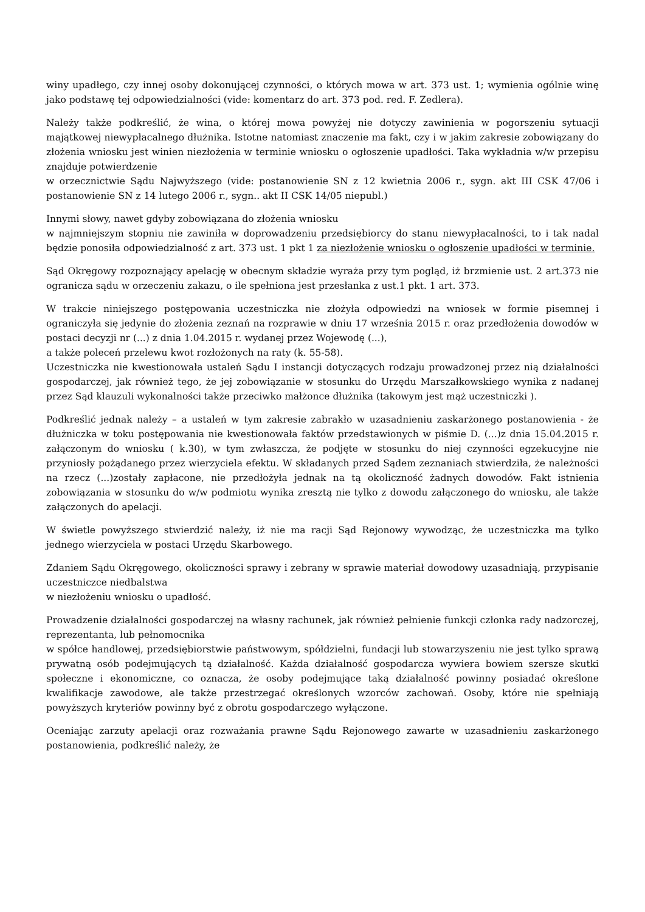winy upadłego, czy innej osoby dokonującej czynności, o których mowa w art. 373 ust. 1; wymienia ogólnie winę jako podstawę tej odpowiedzialności (vide: komentarz do art. 373 pod. red. F. Zedlera).
Należy także podkreślić, że wina, o której mowa powyżej nie dotyczy zawinienia w pogorszeniu sytuacji majątkowej niewypłacalnego dłużnika. Istotne natomiast znaczenie ma fakt, czy i w jakim zakresie zobowiązany do złożenia wniosku jest winien niezłożenia w terminie wniosku o ogłoszenie upadłości. Taka wykładnia w/w przepisu znajduje potwierdzenie
w orzecznictwie Sądu Najwyższego (vide: postanowienie SN z 12 kwietnia 2006 r., sygn. akt III CSK 47/06 i postanowienie SN z 14 lutego 2006 r., sygn.. akt II CSK 14/05 niepubl.)
Innymi słowy, nawet gdyby zobowiązana do złożenia wniosku
w najmniejszym stopniu nie zawiniła w doprowadzeniu przedsiębiorcy do stanu niewypłacalności, to i tak nadal będzie ponosiła odpowiedzialność z art. 373 ust. 1 pkt 1 za niezłożenie wniosku o ogłoszenie upadłości w terminie.
Sąd Okręgowy rozpoznający apelację w obecnym składzie wyraża przy tym pogląd, iż brzmienie ust. 2 art.373 nie ogranicza sądu w orzeczeniu zakazu, o ile spełniona jest przesłanka z ust.1 pkt. 1 art. 373.
W trakcie niniejszego postępowania uczestniczka nie złożyła odpowiedzi na wniosek w formie pisemnej i ograniczyła się jedynie do złożenia zeznań na rozprawie w dniu 17 września 2015 r. oraz przedłożenia dowodów w postaci decyzji nr (...) z dnia 1.04.2015 r. wydanej przez Wojewodę (...),
a także poleceń przelewu kwot rozłożonych na raty (k. 55-58).
Uczestniczka nie kwestionowała ustaleń Sądu I instancji dotyczących rodzaju prowadzonej przez nią działalności gospodarczej, jak również tego, że jej zobowiązanie w stosunku do Urzędu Marszałkowskiego wynika z nadanej przez Sąd klauzuli wykonalności także przeciwko małżonce dłużnika (takowym jest mąż uczestniczki ).
Podkreślić jednak należy – a ustaleń w tym zakresie zabrakło w uzasadnieniu zaskarżonego postanowienia - że dłużniczka w toku postępowania nie kwestionowała faktów przedstawionych w piśmie D. (...)z dnia 15.04.2015 r. załączonym do wniosku ( k.30), w tym zwłaszcza, że podjęte w stosunku do niej czynności egzekucyjne nie przyniosły pożądanego przez wierzyciela efektu. W składanych przed Sądem zeznaniach stwierdziła, że należności na rzecz (...)zostały zapłacone, nie przedłożyła jednak na tą okoliczność żadnych dowodów. Fakt istnienia zobowiązania w stosunku do w/w podmiotu wynika zresztą nie tylko z dowodu załączonego do wniosku, ale także załączonych do apelacji.
W świetle powyższego stwierdzić należy, iż nie ma racji Sąd Rejonowy wywodząc, że uczestniczka ma tylko jednego wierzyciela w postaci Urzędu Skarbowego.
Zdaniem Sądu Okręgowego, okoliczności sprawy i zebrany w sprawie materiał dowodowy uzasadniają, przypisanie uczestniczce niedbalstwa
w niezłożeniu wniosku o upadłość.
Prowadzenie działalności gospodarczej na własny rachunek, jak również pełnienie funkcji członka rady nadzorczej, reprezentanta, lub pełnomocnika
w spółce handlowej, przedsiębiorstwie państwowym, spółdzielni, fundacji lub stowarzyszeniu nie jest tylko sprawą prywatną osób podejmujących tą działalność. Każda działalność gospodarcza wywiera bowiem szersze skutki społeczne i ekonomiczne, co oznacza, że osoby podejmujące taką działalność powinny posiadać określone kwalifikacje zawodowe, ale także przestrzegać określonych wzorców zachowań. Osoby, które nie spełniają powyższych kryteriów powinny być z obrotu gospodarczego wyłączone.
Oceniając zarzuty apelacji oraz rozważania prawne Sądu Rejonowego zawarte w uzasadnieniu zaskarżonego postanowienia, podkreślić należy, że